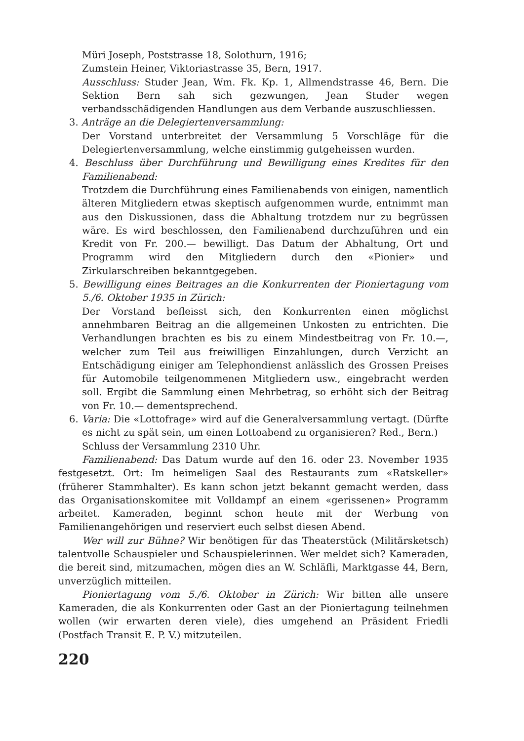Müri Joseph, Poststrasse 18, Solothurn, 1916;
Zumstein Heiner, Viktoriastrasse 35, Bern, 1917.
Ausschluss: Studer Jean, Wm. Fk. Kp. 1, Allmendstrasse 46, Bern. Die Sektion Bern sah sich gezwungen, Jean Studer wegen verbandsschädigenden Handlungen aus dem Verbande auszuschliessen.
3. Anträge an die Delegiertenversammlung:
Der Vorstand unterbreitet der Versammlung 5 Vorschläge für die Delegiertenversammlung, welche einstimmig gutgeheissen wurden.
4. Beschluss über Durchführung und Bewilligung eines Kredites für den Familienabend:
Trotzdem die Durchführung eines Familienabends von einigen, namentlich älteren Mitgliedern etwas skeptisch aufgenommen wurde, entnimmt man aus den Diskussionen, dass die Abhaltung trotzdem nur zu begrüssen wäre. Es wird beschlossen, den Familienabend durchzuführen und ein Kredit von Fr. 200.— bewilligt. Das Datum der Abhaltung, Ort und Programm wird den Mitgliedern durch den «Pionier» und Zirkularschreiben bekanntgegeben.
5. Bewilligung eines Beitrages an die Konkurrenten der Pioniertagung vom 5./6. Oktober 1935 in Zürich:
Der Vorstand befleisst sich, den Konkurrenten einen möglichst annehmbaren Beitrag an die allgemeinen Unkosten zu entrichten. Die Verhandlungen brachten es bis zu einem Mindestbeitrag von Fr. 10.—, welcher zum Teil aus freiwilligen Einzahlungen, durch Verzicht an Entschädigung einiger am Telephondienst anlässlich des Grossen Preises für Automobile teilgenommenen Mitgliedern usw., eingebracht werden soll. Ergibt die Sammlung einen Mehrbetrag, so erhöht sich der Beitrag von Fr. 10.— dementsprechend.
6. Varia: Die «Lottofrage» wird auf die Generalversammlung vertagt. (Dürfte es nicht zu spät sein, um einen Lottoabend zu organisieren? Red., Bern.)
Schluss der Versammlung 2310 Uhr.
Familienabend: Das Datum wurde auf den 16. oder 23. November 1935 festgesetzt. Ort: Im heimeligen Saal des Restaurants zum «Ratskeller» (früherer Stammhalter). Es kann schon jetzt bekannt gemacht werden, dass das Organisationskomitee mit Volldampf an einem «gerissenen» Programm arbeitet. Kameraden, beginnt schon heute mit der Werbung von Familienangehörigen und reserviert euch selbst diesen Abend.
Wer will zur Bühne? Wir benötigen für das Theaterstück (Militärsketsch) talentvolle Schauspieler und Schauspielerinnen. Wer meldet sich? Kameraden, die bereit sind, mitzumachen, mögen dies an W. Schläfli, Marktgasse 44, Bern, unverzüglich mitteilen.
Pioniertagung vom 5./6. Oktober in Zürich: Wir bitten alle unsere Kameraden, die als Konkurrenten oder Gast an der Pioniertagung teilnehmen wollen (wir erwarten deren viele), dies umgehend an Präsident Friedli (Postfach Transit E. P. V.) mitzuteilen.
220